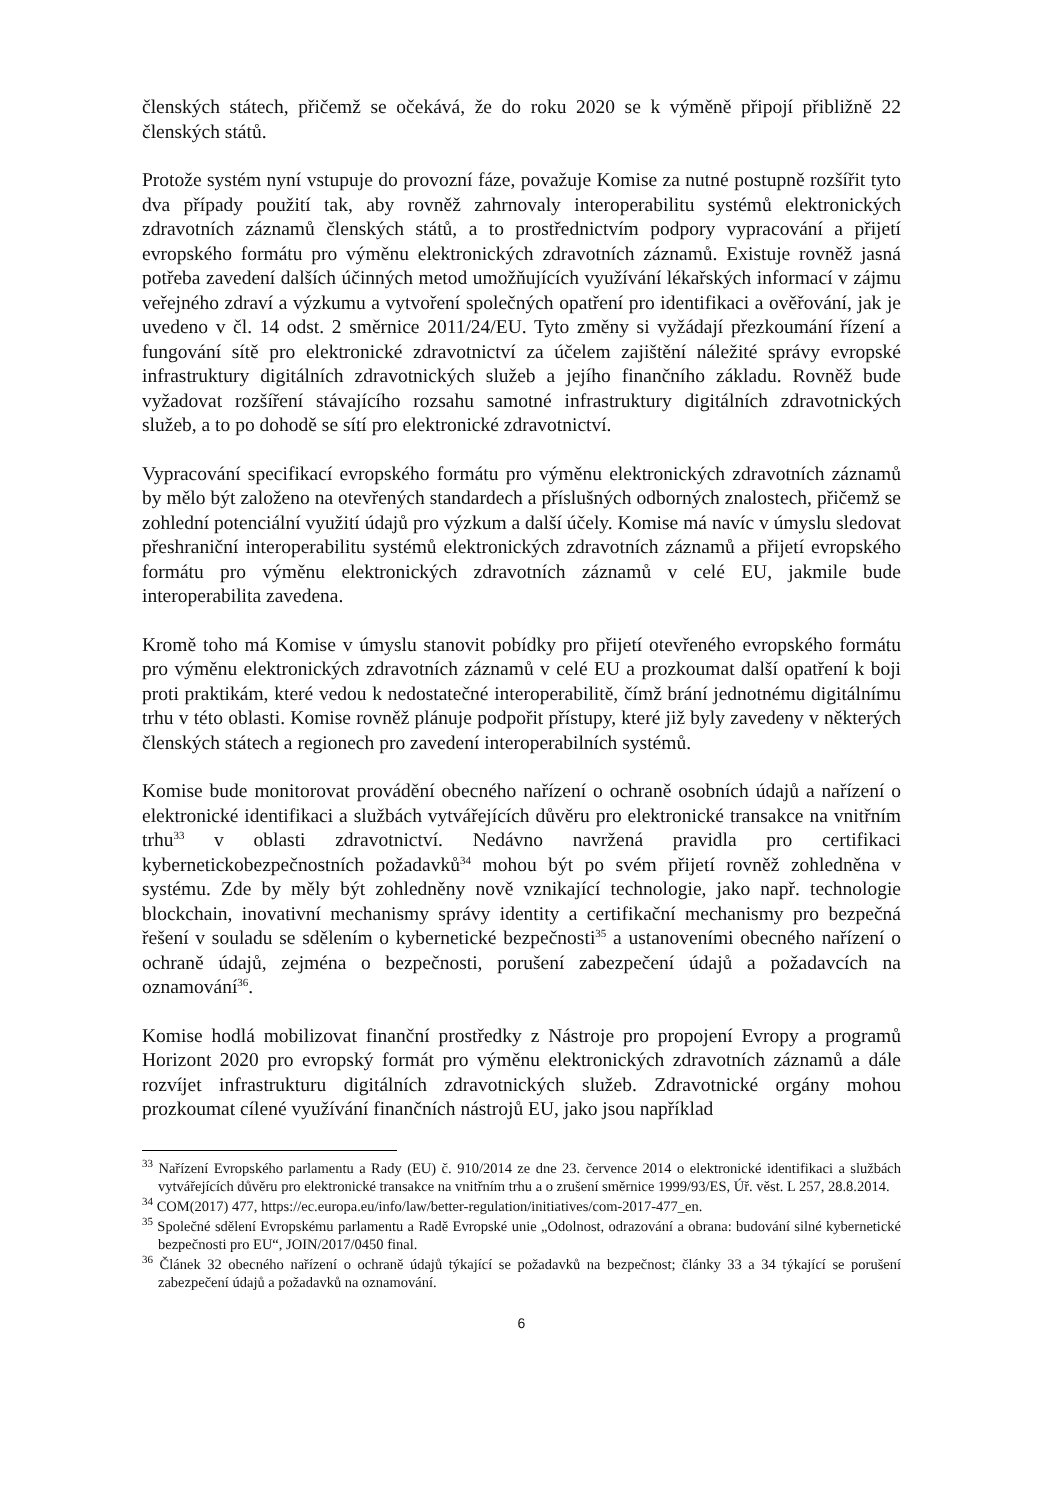členských státech, přičemž se očekává, že do roku 2020 se k výměně připojí přibližně 22 členských států.
Protože systém nyní vstupuje do provozní fáze, považuje Komise za nutné postupně rozšířit tyto dva případy použití tak, aby rovněž zahrnovaly interoperabilitu systémů elektronických zdravotních záznamů členských států, a to prostřednictvím podpory vypracování a přijetí evropského formátu pro výměnu elektronických zdravotních záznamů. Existuje rovněž jasná potřeba zavedení dalších účinných metod umožňujících využívání lékařských informací v zájmu veřejného zdraví a výzkumu a vytvoření společných opatření pro identifikaci a ověřování, jak je uvedeno v čl. 14 odst. 2 směrnice 2011/24/EU. Tyto změny si vyžádají přezkoumání řízení a fungování sítě pro elektronické zdravotnictví za účelem zajištění náležité správy evropské infrastruktury digitálních zdravotnických služeb a jejího finančního základu. Rovněž bude vyžadovat rozšíření stávajícího rozsahu samotné infrastruktury digitálních zdravotnických služeb, a to po dohodě se sítí pro elektronické zdravotnictví.
Vypracování specifikací evropského formátu pro výměnu elektronických zdravotních záznamů by mělo být založeno na otevřených standardech a příslušných odborných znalostech, přičemž se zohlední potenciální využití údajů pro výzkum a další účely. Komise má navíc v úmyslu sledovat přeshraniční interoperabilitu systémů elektronických zdravotních záznamů a přijetí evropského formátu pro výměnu elektronických zdravotních záznamů v celé EU, jakmile bude interoperabilita zavedena.
Kromě toho má Komise v úmyslu stanovit pobídky pro přijetí otevřeného evropského formátu pro výměnu elektronických zdravotních záznamů v celé EU a prozkoumat další opatření k boji proti praktikám, které vedou k nedostatečné interoperabilitě, čímž brání jednotnému digitálnímu trhu v této oblasti. Komise rovněž plánuje podpořit přístupy, které již byly zavedeny v některých členských státech a regionech pro zavedení interoperabilních systémů.
Komise bude monitorovat provádění obecného nařízení o ochraně osobních údajů a nařízení o elektronické identifikaci a službách vytvářejících důvěru pro elektronické transakce na vnitřním trhu<sup>33</sup> v oblasti zdravotnictví. Nedávno navržená pravidla pro certifikaci kybernetickobezpečnostních požadavků<sup>34</sup> mohou být po svém přijetí rovněž zohledněna v systému. Zde by měly být zohledněny nově vznikající technologie, jako např. technologie blockchain, inovativní mechanismy správy identity a certifikační mechanismy pro bezpečná řešení v souladu se sdělením o kybernetické bezpečnosti<sup>35</sup> a ustanoveními obecného nařízení o ochraně údajů, zejména o bezpečnosti, porušení zabezpečení údajů a požadavcích na oznamování<sup>36</sup>.
Komise hodlá mobilizovat finanční prostředky z Nástroje pro propojení Evropy a programů Horizont 2020 pro evropský formát pro výměnu elektronických zdravotních záznamů a dále rozvíjet infrastrukturu digitálních zdravotnických služeb. Zdravotnické orgány mohou prozkoumat cílené využívání finančních nástrojů EU, jako jsou například
<sup>33</sup> Nařízení Evropského parlamentu a Rady (EU) č. 910/2014 ze dne 23. července 2014 o elektronické identifikaci a službách vytvářejících důvěru pro elektronické transakce na vnitřním trhu a o zrušení směrnice 1999/93/ES, Úř. věst. L 257, 28.8.2014.
<sup>34</sup> COM(2017) 477, https://ec.europa.eu/info/law/better-regulation/initiatives/com-2017-477_en.
<sup>35</sup> Společné sdělení Evropskému parlamentu a Radě Evropské unie „Odolnost, odrazování a obrana: budování silné kybernetické bezpečnosti pro EU“, JOIN/2017/0450 final.
<sup>36</sup> Článek 32 obecného nařízení o ochraně údajů týkající se požadavků na bezpečnost; články 33 a 34 týkající se porušení zabezpečení údajů a požadavků na oznamování.
6